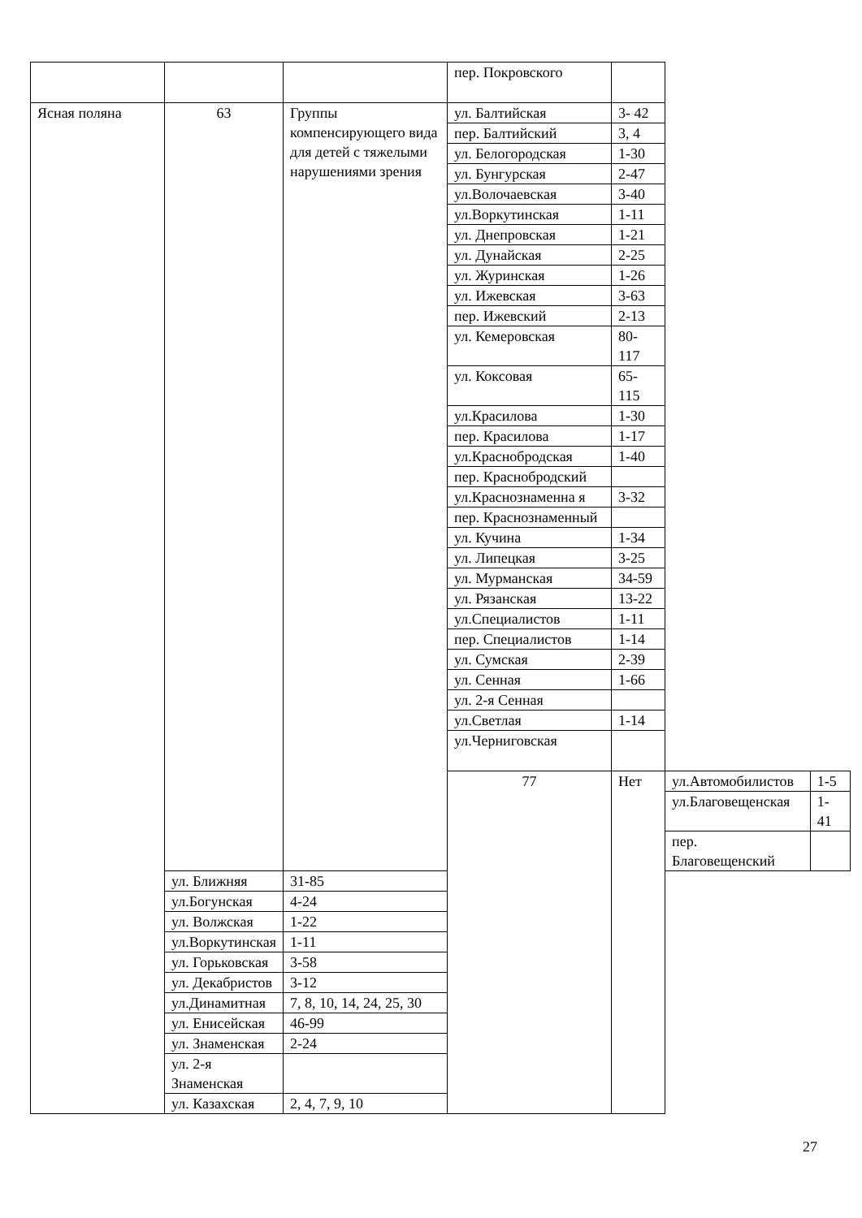| | | | пер. Покровского | | | |
| Ясная поляна | 63 | Группы компенсирующего вида для детей с тяжелыми нарушениями зрения | ул. Балтийская | 3- 42 | | |
| | | | пер. Балтийский | 3, 4 | | |
| | | | ул. Белогородская | 1-30 | | |
| | | | ул. Бунгурская | 2-47 | | |
| | | | ул.Волочаевская | 3-40 | | |
| | | | ул.Воркутинская | 1-11 | | |
| | | | ул. Днепровская | 1-21 | | |
| | | | ул. Дунайская | 2-25 | | |
| | | | ул. Журинская | 1-26 | | |
| | | | ул. Ижевская | 3-63 | | |
| | | | пер. Ижевский | 2-13 | | |
| | | | ул. Кемеровская | 80-117 | | |
| | | | ул. Коксовая | 65-115 | | |
| | | | ул.Красилова | 1-30 | | |
| | | | пер. Красилова | 1-17 | | |
| | | | ул.Краснобродская | 1-40 | | |
| | | | пер. Краснобродский | | | |
| | | | ул.Краснознаменна я | 3-32 | | |
| | | | пер. Краснознаменный | | | |
| | | | ул. Кучина | 1-34 | | |
| | | | ул. Липецкая | 3-25 | | |
| | | | ул. Мурманская | 34-59 | | |
| | | | ул. Рязанская | 13-22 | | |
| | | | ул.Специалистов | 1-11 | | |
| | | | пер. Специалистов | 1-14 | | |
| | | | ул. Сумская | 2-39 | | |
| | | | ул. Сенная | 1-66 | | |
| | | | ул. 2-я Сенная | | | |
| | | | ул.Светлая | 1-14 | | |
| | | | ул.Черниговская | | | |
| | | | 77 | Нет | ул.Автомобилистов | 1-5 |
| | | | | | ул.Благовещенская | 1-41 |
| | | | | | пер. Благовещенский | |
| | ул. Ближняя | 31-85 | | | | |
| | ул.Богунская | 4-24 | | | | |
| | ул. Волжская | 1-22 | | | | |
| | ул.Воркутинская | 1-11 | | | | |
| | ул. Горьковская | 3-58 | | | | |
| | ул. Декабристов | 3-12 | | | | |
| | ул.Динамитная | 7, 8, 10, 14, 24, 25, 30 | | | | |
| | ул. Енисейская | 46-99 | | | | |
| | ул. Знаменская | 2-24 | | | | |
| | ул. 2-я Знаменская | | | | | |
| | ул. Казахская | 2, 4, 7, 9, 10 | | | | |
27